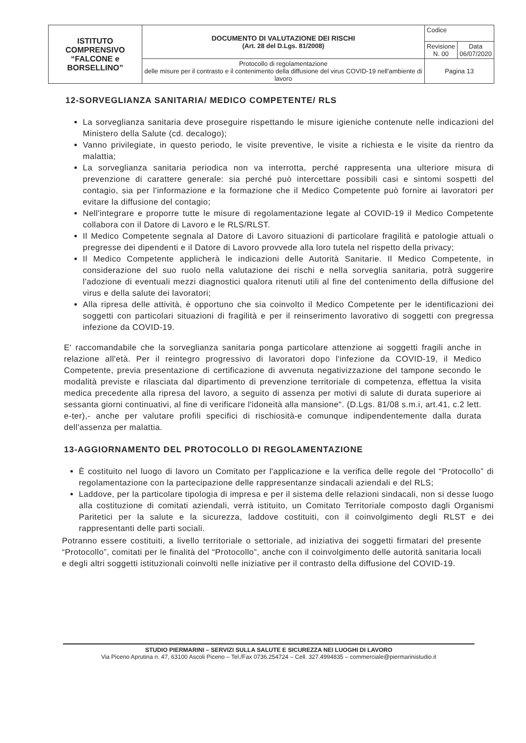| ISTITUTO COMPRENSIVO “FALCONE e BORSELLINO” | DOCUMENTO DI VALUTAZIONE DEI RISCHI (Art. 28 del D.Lgs. 81/2008) | Codice | |
| | | Revisione N. 00 | Data 06/07/2020 |
| | Protocollo di regolamentazione delle misure per il contrasto e il contenimento della diffusione del virus COVID-19 nell'ambiente di lavoro | Pagina 13 | |
12-SORVEGLIANZA SANITARIA/ MEDICO COMPETENTE/ RLS
La sorveglianza sanitaria deve proseguire rispettando le misure igieniche contenute nelle indicazioni del Ministero della Salute (cd. decalogo);
Vanno privilegiate, in questo periodo, le visite preventive, le visite a richiesta e le visite da rientro da malattia;
La sorveglianza sanitaria periodica non va interrotta, perché rappresenta una ulteriore misura di prevenzione di carattere generale: sia perché può intercettare possibili casi e sintomi sospetti del contagio, sia per l'informazione e la formazione che il Medico Competente può fornire ai lavoratori per evitare la diffusione del contagio;
Nell'integrare e proporre tutte le misure di regolamentazione legate al COVID-19 il Medico Competente collabora con il Datore di Lavoro e le RLS/RLST.
Il Medico Competente segnala al Datore di Lavoro situazioni di particolare fragilità e patologie attuali o pregresse dei dipendenti e il Datore di Lavoro provvede alla loro tutela nel rispetto della privacy;
Il Medico Competente applicherà le indicazioni delle Autorità Sanitarie. Il Medico Competente, in considerazione del suo ruolo nella valutazione dei rischi e nella sorveglia sanitaria, potrà suggerire l'adozione di eventuali mezzi diagnostici qualora ritenuti utili al fine del contenimento della diffusione del virus e della salute dei lavoratori;
Alla ripresa delle attività, è opportuno che sia coinvolto il Medico Competente per le identificazioni dei soggetti con particolari situazioni di fragilità e per il reinserimento lavorativo di soggetti con pregressa infezione da COVID-19.
E' raccomandabile che la sorveglianza sanitaria ponga particolare attenzione ai soggetti fragili anche in relazione all'età. Per il reintegro progressivo di lavoratori dopo l'infezione da COVID-19, il Medico Competente, previa presentazione di certificazione di avvenuta negativizzazione del tampone secondo le modalità previste e rilasciata dal dipartimento di prevenzione territoriale di competenza, effettua la visita medica precedente alla ripresa del lavoro, a seguito di assenza per motivi di salute di durata superiore ai sessanta giorni continuativi, al fine di verificare l'idoneità alla mansione". (D.Lgs. 81/08 s.m.i, art.41, c.2 lett. e-ter),- anche per valutare profili specifici di rischiosità-e comunque indipendentemente dalla durata dell'assenza per malattia.
13-AGGIORNAMENTO DEL PROTOCOLLO DI REGOLAMENTAZIONE
È costituito nel luogo di lavoro un Comitato per l'applicazione e la verifica delle regole del “Protocollo” di regolamentazione con la partecipazione delle rappresentanze sindacali aziendali e del RLS;
Laddove, per la particolare tipologia di impresa e per il sistema delle relazioni sindacali, non si desse luogo alla costituzione di comitati aziendali, verrà istituito, un Comitato Territoriale composto dagli Organismi Paritetici per la salute e la sicurezza, laddove costituiti, con il coinvolgimento degli RLST e dei rappresentanti delle parti sociali.
Potranno essere costituiti, a livello territoriale o settoriale, ad iniziativa dei soggetti firmatari del presente “Protocollo”, comitati per le finalità del “Protocollo”, anche con il coinvolgimento delle autorità sanitaria locali e degli altri soggetti istituzionali coinvolti nelle iniziative per il contrasto della diffusione del COVID-19.
STUDIO PIERMARINI – SERVIZI SULLA SALUTE E SICUREZZA NEI LUOGHI DI LAVORO
Via Piceno Aprutina n. 47, 63100 Ascoli Piceno – Tel./Fax 0736.254724 – Cell. 327.4994835 – commerciale@piermarinistudio.it